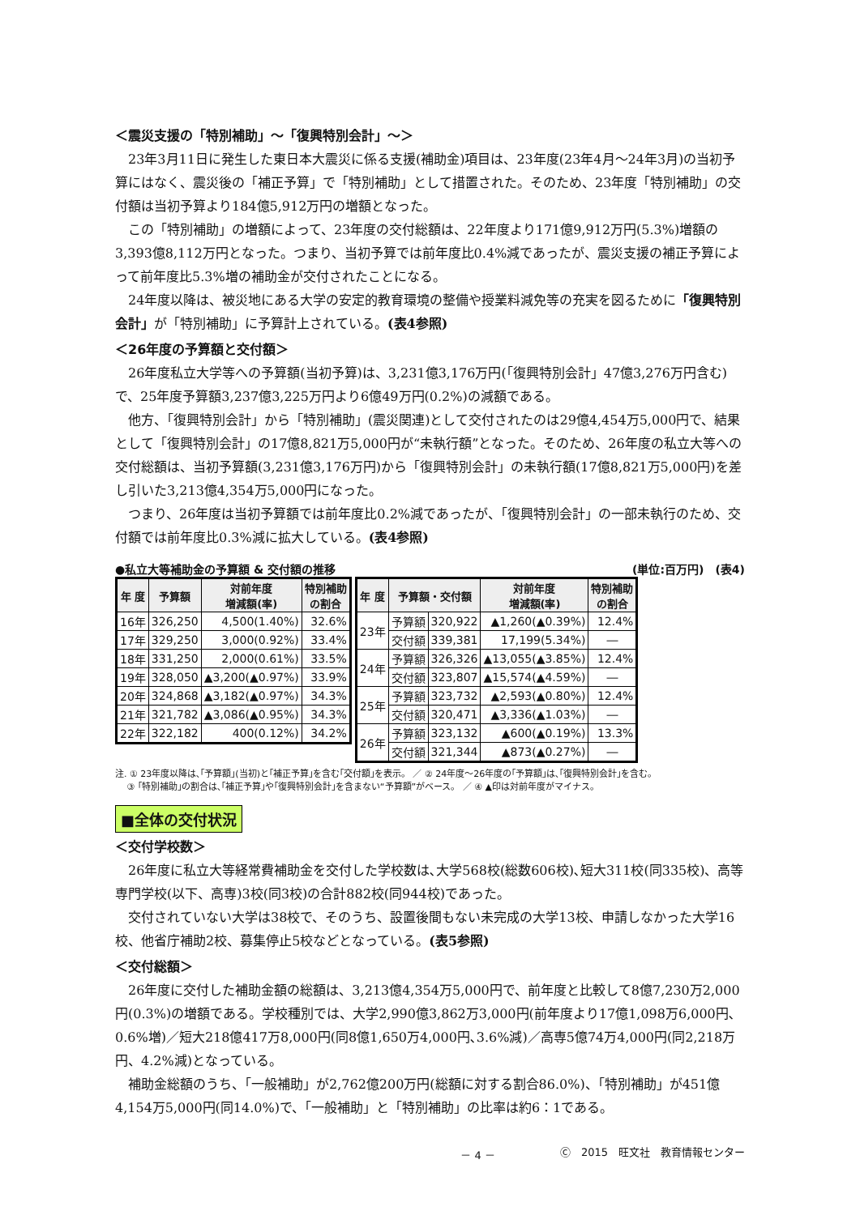＜震災支援の「特別補助」～「復興特別会計」～＞
23年3月11日に発生した東日本大震災に係る支援(補助金)項目は、23年度(23年4月～24年3月)の当初予算にはなく、震災後の「補正予算」で「特別補助」として措置された。そのため、23年度「特別補助」の交付額は当初予算より184億5,912万円の増額となった。
この「特別補助」の増額によって、23年度の交付総額は、22年度より171億9,912万円(5.3%)増額の3,393億8,112万円となった。つまり、当初予算では前年度比0.4%減であったが、震災支援の補正予算によって前年度比5.3%増の補助金が交付されたことになる。
24年度以降は、被災地にある大学の安定的教育環境の整備や授業料減免等の充実を図るために「復興特別会計」が「特別補助」に予算計上されている。(表4参照)
＜26年度の予算額と交付額＞
26年度私立大学等への予算額(当初予算)は、3,231億3,176万円(「復興特別会計」47億3,276万円含む)で、25年度予算額3,237億3,225万円より6億49万円(0.2%)の減額である。
他方、「復興特別会計」から「特別補助」(震災関連)として交付されたのは29億4,454万5,000円で、結果として「復興特別会計」の17億8,821万5,000円が“未執行額”となった。そのため、26年度の私立大等への交付総額は、当初予算額(3,231億3,176万円)から「復興特別会計」の未執行額(17億8,821万5,000円)を差し引いた3,213億4,354万5,000円になった。
つまり、26年度は当初予算額では前年度比0.2%減であったが、「復興特別会計」の一部未執行のため、交付額では前年度比0.3%減に拡大している。(表4参照)
●私立大等補助金の予算額 & 交付額の推移 (単位:百万円)　(表4)
| 年 度 | 予算額 | 対前年度 増減額(率) | 特別補助 の割合 |
| --- | --- | --- | --- |
| 16年 | 326,250 | 4,500(1.40%) | 32.6% |
| 17年 | 329,250 | 3,000(0.92%) | 33.4% |
| 18年 | 331,250 | 2,000(0.61%) | 33.5% |
| 19年 | 328,050 | ▲3,200(▲0.97%) | 33.9% |
| 20年 | 324,868 | ▲3,182(▲0.97%) | 34.3% |
| 21年 | 321,782 | ▲3,086(▲0.95%) | 34.3% |
| 22年 | 322,182 | 400(0.12%) | 34.2% |
| 年 度 | 予算額・交付額 | | 対前年度 増減額(率) | 特別補助 の割合 |
| --- | --- | --- | --- | --- |
| 23年 | 予算額 | 320,922 | ▲1,260(▲0.39%) | 12.4% |
| | 交付額 | 339,381 | 17,199(5.34%) | ― |
| 24年 | 予算額 | 326,326 | ▲13,055(▲3.85%) | 12.4% |
| | 交付額 | 323,807 | ▲15,574(▲4.59%) | ― |
| 25年 | 予算額 | 323,732 | ▲2,593(▲0.80%) | 12.4% |
| | 交付額 | 320,471 | ▲3,336(▲1.03%) | ― |
| 26年 | 予算額 | 323,132 | ▲600(▲0.19%) | 13.3% |
| | 交付額 | 321,344 | ▲873(▲0.27%) | ― |
注. ① 23年度以降は､｢予算額｣(当初)と｢補正予算｣を含む｢交付額｣を表示。 ／ ② 24年度～26年度の｢予算額｣は､｢復興特別会計｣を含む。
　 ③ ｢特別補助｣の割合は､｢補正予算｣や｢復興特別会計｣を含まない“予算額”がベース。 ／ ④ ▲印は対前年度がマイナス。
■全体の交付状況
＜交付学校数＞
26年度に私立大等経常費補助金を交付した学校数は､大学568校(総数606校)､短大311校(同335校)、高等専門学校(以下、高専)3校(同3校)の合計882校(同944校)であった。
交付されていない大学は38校で、そのうち、設置後間もない未完成の大学13校、申請しなかった大学16校、他省庁補助2校、募集停止5校などとなっている。(表5参照)
＜交付総額＞
26年度に交付した補助金額の総額は、3,213億4,354万5,000円で、前年度と比較して8億7,230万2,000円(0.3%)の増額である。学校種別では、大学2,990億3,862万3,000円(前年度より17億1,098万6,000円､0.6%増)／短大218億417万8,000円(同8億1,650万4,000円､3.6%減)／高専5億74万4,000円(同2,218万円、4.2%減)となっている。
補助金総額のうち、「一般補助」が2,762億200万円(総額に対する割合86.0%)、「特別補助」が451億4,154万5,000円(同14.0%)で、「一般補助」と「特別補助」の比率は約6：1である。
－ 4 － Ⓒ　2015　旺文社　教育情報センター